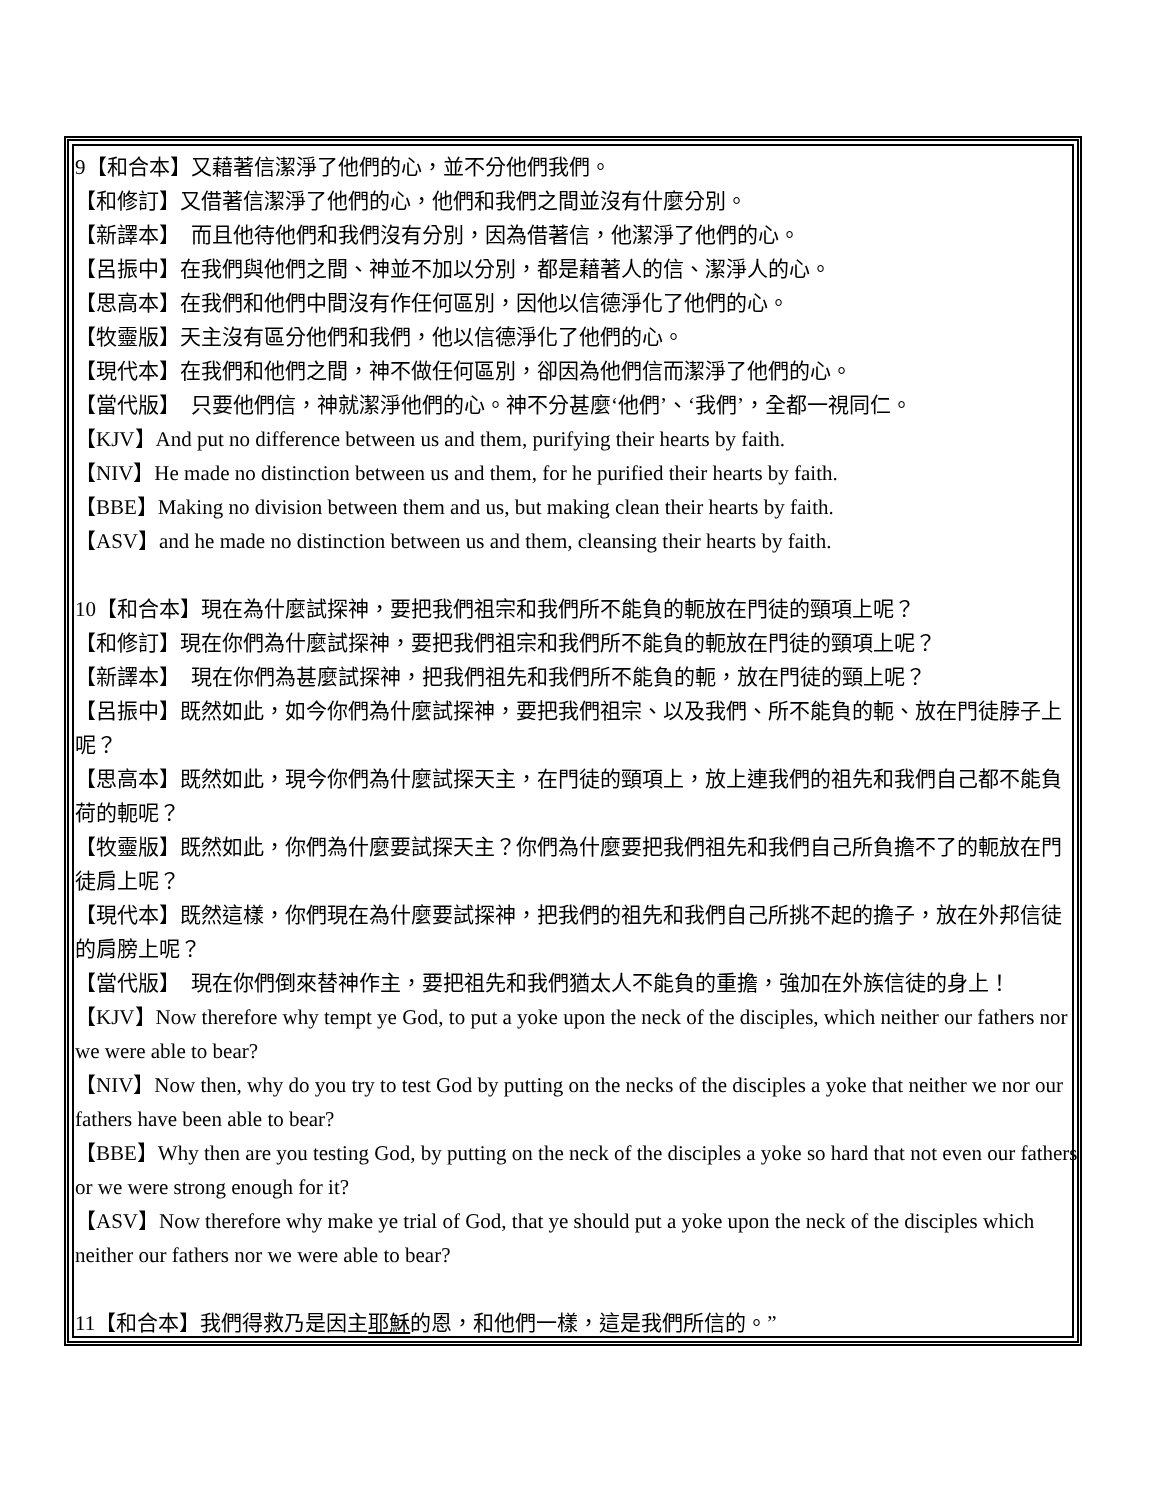9【和合本】又藉著信潔淨了他們的心，並不分他們我們。
【和修訂】又借著信潔淨了他們的心，他們和我們之間並沒有什麼分別。
【新譯本】　而且他待他們和我們沒有分別，因為借著信，他潔淨了他們的心。
【呂振中】在我們與他們之間、神並不加以分別，都是藉著人的信、潔淨人的心。
【思高本】在我們和他們中間沒有作任何區別，因他以信德淨化了他們的心。
【牧靈版】天主沒有區分他們和我們，他以信德淨化了他們的心。
【現代本】在我們和他們之間，神不做任何區別，卻因為他們信而潔淨了他們的心。
【當代版】　只要他們信，神就潔淨他們的心。神不分甚麼‘他們’、‘我們’，全都一視同仁。
【KJV】And put no difference between us and them, purifying their hearts by faith.
【NIV】He made no distinction between us and them, for he purified their hearts by faith.
【BBE】Making no division between them and us, but making clean their hearts by faith.
【ASV】and he made no distinction between us and them, cleansing their hearts by faith.
10【和合本】現在為什麼試探神，要把我們祖宗和我們所不能負的軛放在門徒的頸項上呢？
【和修訂】現在你們為什麼試探神，要把我們祖宗和我們所不能負的軛放在門徒的頸項上呢？
【新譯本】　現在你們為甚麼試探神，把我們祖先和我們所不能負的軛，放在門徒的頸上呢？
【呂振中】既然如此，如今你們為什麼試探神，要把我們祖宗、以及我們、所不能負的軛、放在門徒脖子上呢？
【思高本】既然如此，現今你們為什麼試探天主，在門徒的頸項上，放上連我們的祖先和我們自己都不能負荷的軛呢？
【牧靈版】既然如此，你們為什麼要試探天主？你們為什麼要把我們祖先和我們自己所負擔不了的軛放在門徒肩上呢？
【現代本】既然這樣，你們現在為什麼要試探神，把我們的祖先和我們自己所挑不起的擔子，放在外邦信徒的肩膀上呢？
【當代版】　現在你們倒來替神作主，要把祖先和我們猶太人不能負的重擔，強加在外族信徒的身上！
【KJV】Now therefore why tempt ye God, to put a yoke upon the neck of the disciples, which neither our fathers nor we were able to bear?
【NIV】Now then, why do you try to test God by putting on the necks of the disciples a yoke that neither we nor our fathers have been able to bear?
【BBE】Why then are you testing God, by putting on the neck of the disciples a yoke so hard that not even our fathers or we were strong enough for it?
【ASV】Now therefore why make ye trial of God, that ye should put a yoke upon the neck of the disciples which neither our fathers nor we were able to bear?
11【和合本】我們得救乃是因主耶穌的恩，和他們一樣，這是我們所信的。”